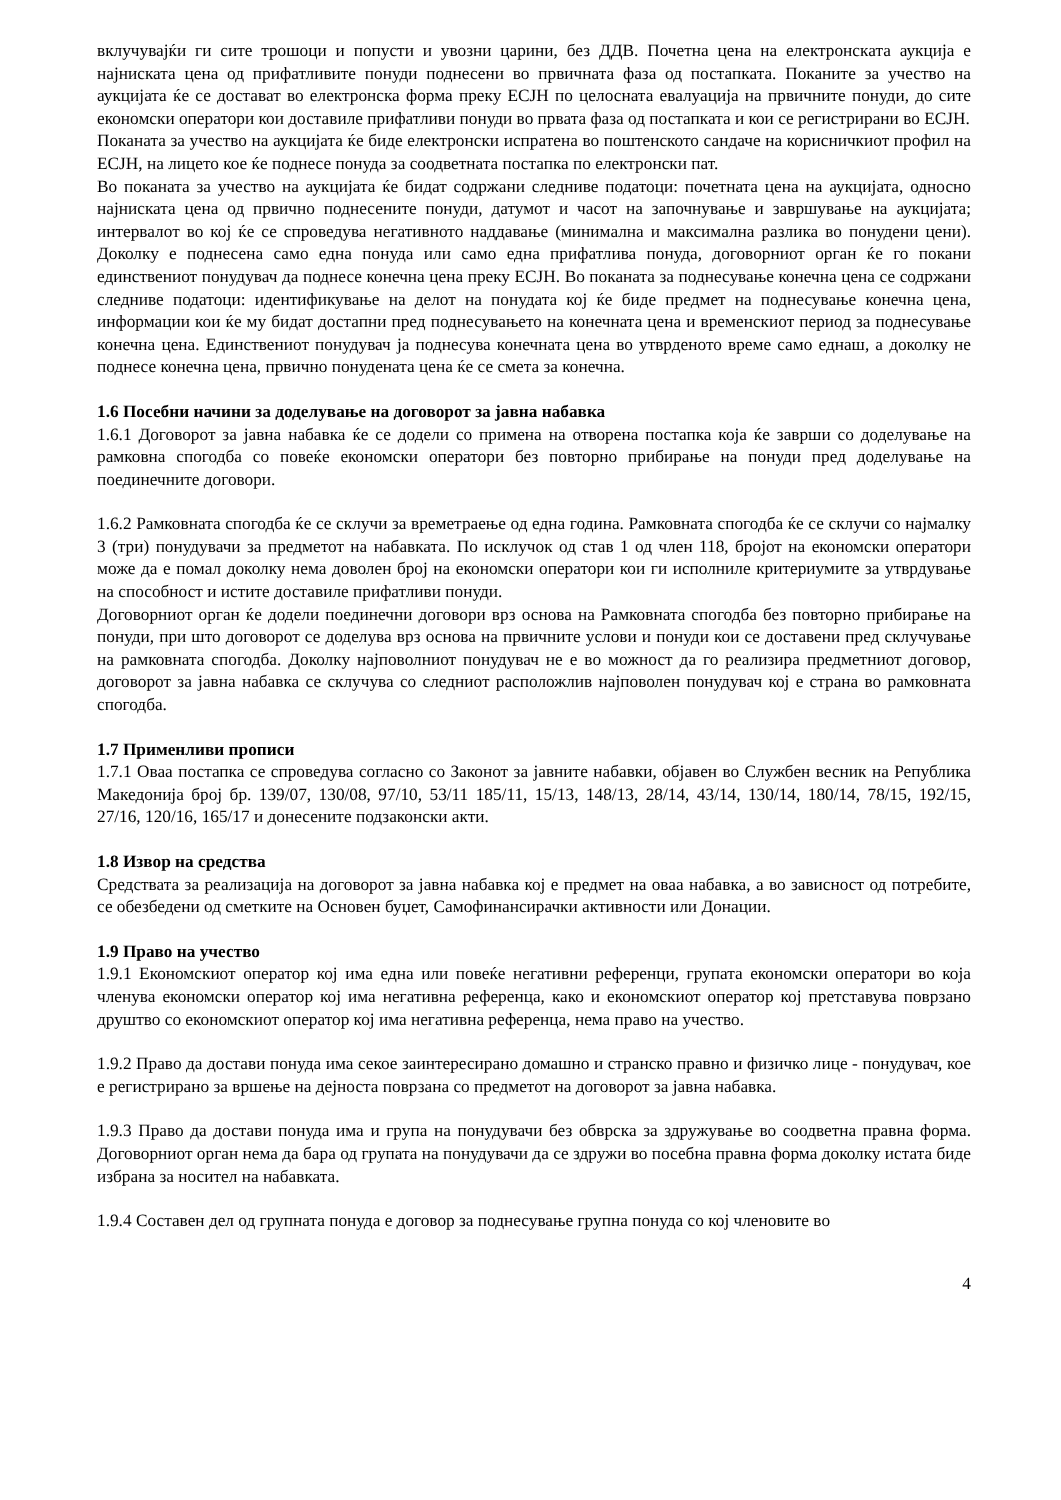вклучувајќи ги сите трошоци и попусти и увозни царини, без ДДВ. Почетна цена на електронската аукција е најниската цена од прифатливите понуди поднесени во првичната фаза од постапката. Поканите за учество на аукцијата ќе се достават во електронска форма преку ЕСЈН по целосната евалуација на првичните понуди, до сите економски оператори кои доставиле прифатливи понуди во првата фаза од постапката и кои се регистрирани во ЕСЈН.
Поканата за учество на аукцијата ќе биде електронски испратена во поштенското сандаче на корисничкиот профил на ЕСЈН, на лицето кое ќе поднесе понуда за соодветната постапка по електронски пат.
Во поканата за учество на аукцијата ќе бидат содржани следниве податоци: почетната цена на аукцијата, односно најниската цена од првично поднесените понуди, датумот и часот на започнување и завршување на аукцијата; интервалот во кој ќе се спроведува негативното наддавање (минимална и максимална разлика во понудени цени). Доколку е поднесена само една понуда или само една прифатлива понуда, договорниот орган ќе го покани единствениот понудувач да поднесе конечна цена преку ЕСЈН. Во поканата за поднесување конечна цена се содржани следниве податоци: идентификување на делот на понудата кој ќе биде предмет на поднесување конечна цена, информации кои ќе му бидат достапни пред поднесувањето на конечната цена и временскиот период за поднесување конечна цена. Единствениот понудувач ја поднесува конечната цена во утврденото време само еднаш, а доколку не поднесе конечна цена, првично понудената цена ќе се смета за конечна.
1.6 Посебни начини за доделување на договорот за јавна набавка
1.6.1 Договорот за јавна набавка ќе се додели со примена на отворена постапка која ќе заврши со доделување на рамковна спогодба со повеќе економски оператори без повторно прибирање на понуди пред доделување на поединечните договори.
1.6.2 Рамковната спогодба ќе се склучи за времетраење од една година. Рамковната спогодба ќе се склучи со најмалку 3 (три) понудувачи за предметот на набавката. По исклучок од став 1 од член 118, бројот на економски оператори може да е помал доколку нема доволен број на економски оператори кои ги исполниле критериумите за утврдување на способност и истите доставиле прифатливи понуди.
Договорниот орган ќе додели поединечни договори врз основа на Рамковната спогодба без повторно прибирање на понуди, при што договорот се доделува врз основа на првичните услови и понуди кои се доставени пред склучување на рамковната спогодба. Доколку најповолниот понудувач не е во можност да го реализира предметниот договор, договорот за јавна набавка се склучува со следниот расположлив најповолен понудувач кој е страна во рамковната спогодба.
1.7 Применливи прописи
1.7.1 Оваа постапка се спроведува согласно со Законот за јавните набавки, објавен во Службен весник на Република Македонија број бр. 139/07, 130/08, 97/10, 53/11 185/11, 15/13, 148/13, 28/14, 43/14, 130/14, 180/14, 78/15, 192/15, 27/16, 120/16, 165/17 и донесените подзаконски акти.
1.8 Извор на средства
Средствата за реализација на договорот за јавна набавка кој е предмет на оваа набавка, а во зависност од потребите, се обезбедени од сметките на Основен буџет, Самофинансирачки активности или Донации.
1.9 Право на учество
1.9.1 Економскиот оператор кој има една или повеќе негативни референци, групата економски оператори во која членува економски оператор кој има негативна референца, како и економскиот оператор кој претставува поврзано друштво со економскиот оператор кој има негативна референца, нема право на учество.
1.9.2 Право да достави понуда има секое заинтересирано домашно и странско правно и физичко лице - понудувач, кое е регистрирано за вршење на дејноста поврзана со предметот на договорот за јавна набавка.
1.9.3 Право да достави понуда има и група на понудувачи без обврска за здружување во соодветна правна форма. Договорниот орган нема да бара од групата на понудувачи да се здружи во посебна правна форма доколку истата биде избрана за носител на набавката.
1.9.4 Составен дел од групната понуда е договор за поднесување групна понуда со кој членовите во
4